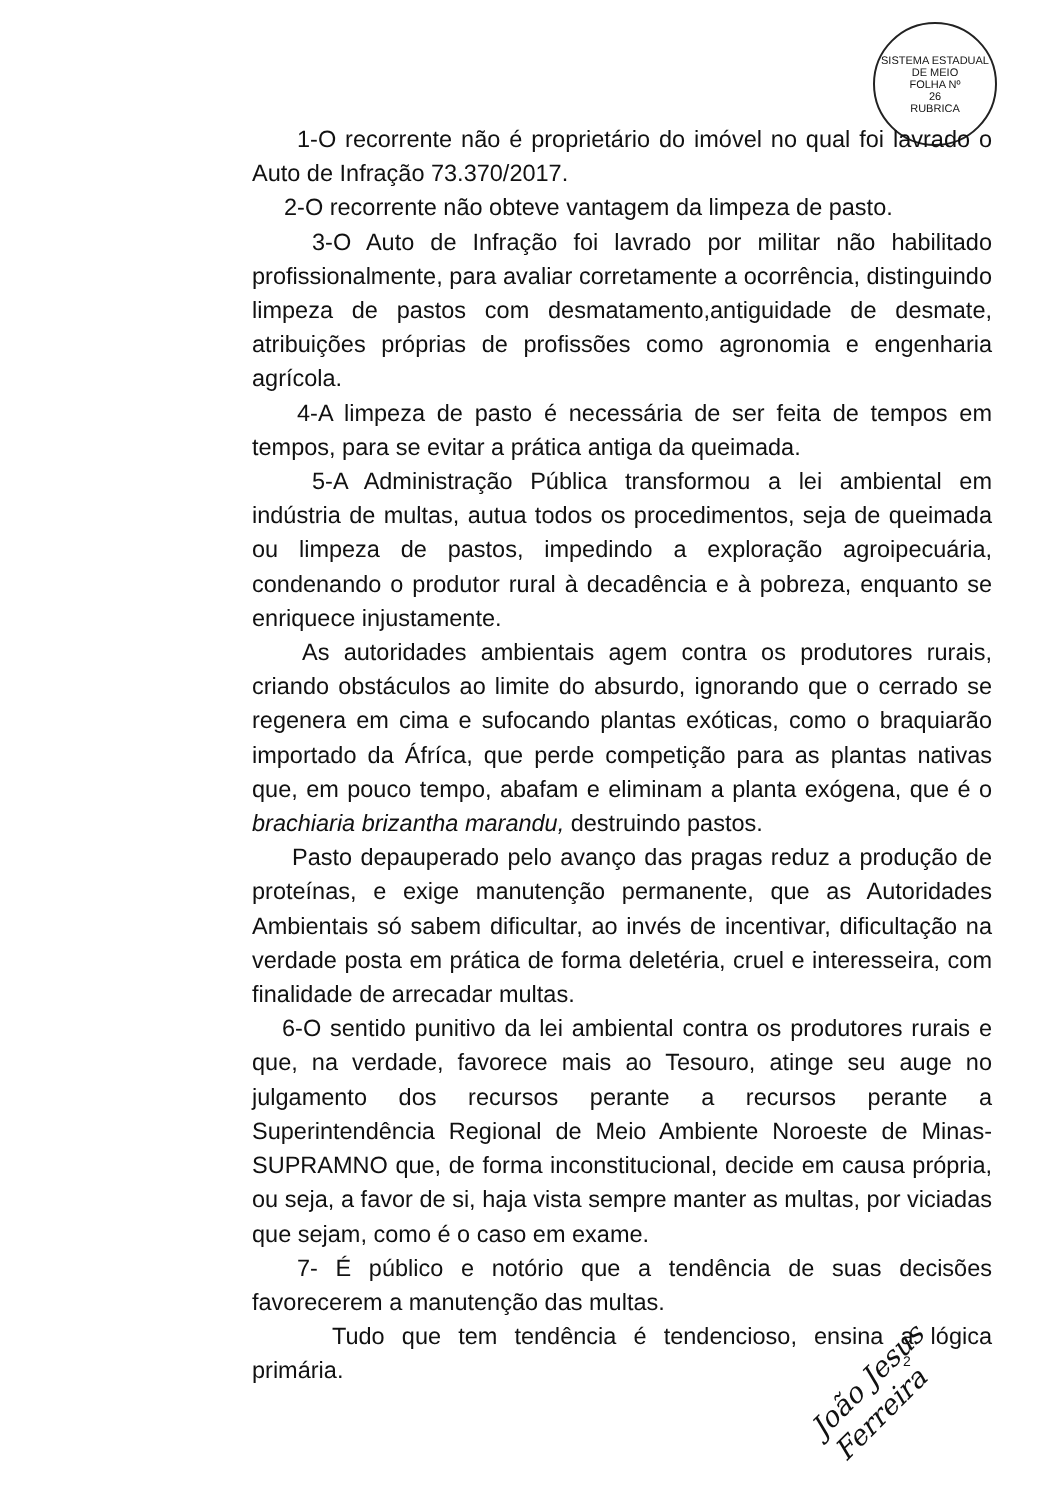SISTEMA ESTADUAL DE MEIO
FOLHA Nº
26
RUBRICA
1-O recorrente não é proprietário do imóvel no qual foi lavrado o Auto de Infração 73.370/2017.
2-O recorrente não obteve vantagem da limpeza de pasto.
3-O Auto de Infração foi lavrado por militar não habilitado profissionalmente, para avaliar corretamente a ocorrência, distinguindo limpeza de pastos com desmatamento,antiguidade de desmate, atribuições próprias de profissões como agronomia e engenharia agrícola.
4-A limpeza de pasto é necessária de ser feita de tempos em tempos, para se evitar a prática antiga da queimada.
5-A Administração Pública transformou a lei ambiental em indústria de multas, autua todos os procedimentos, seja de queimada ou limpeza de pastos, impedindo a exploração agroipecuária, condenando o produtor rural à decadência e à pobreza, enquanto se enriquece injustamente.
As autoridades ambientais agem contra os produtores rurais, criando obstáculos ao limite do absurdo, ignorando que o cerrado se regenera em cima e sufocando plantas exóticas, como o braquiarão importado da Áfríca, que perde competição para as plantas nativas que, em pouco tempo, abafam e eliminam a planta exógena, que é o brachiaria brizantha marandu, destruindo pastos.
Pasto depauperado pelo avanço das pragas reduz a produção de proteínas, e exige manutenção permanente, que as Autoridades Ambientais só sabem dificultar, ao invés de incentivar, dificultação na verdade posta em prática de forma deletéria, cruel e interesseira, com finalidade de arrecadar multas.
6-O sentido punitivo da lei ambiental contra os produtores rurais e que, na verdade, favorece mais ao Tesouro, atinge seu auge no julgamento dos recursos perante a recursos perante a Superintendência Regional de Meio Ambiente Noroeste de Minas-SUPRAMNO que, de forma inconstitucional, decide em causa própria, ou seja, a favor de si, haja vista sempre manter as multas, por viciadas que sejam, como é o caso em exame.
7- É público e notório que a tendência de suas decisões favorecerem a manutenção das multas.
Tudo que tem tendência é tendencioso, ensina a lógica primária.
João Jesus Ferreira
2